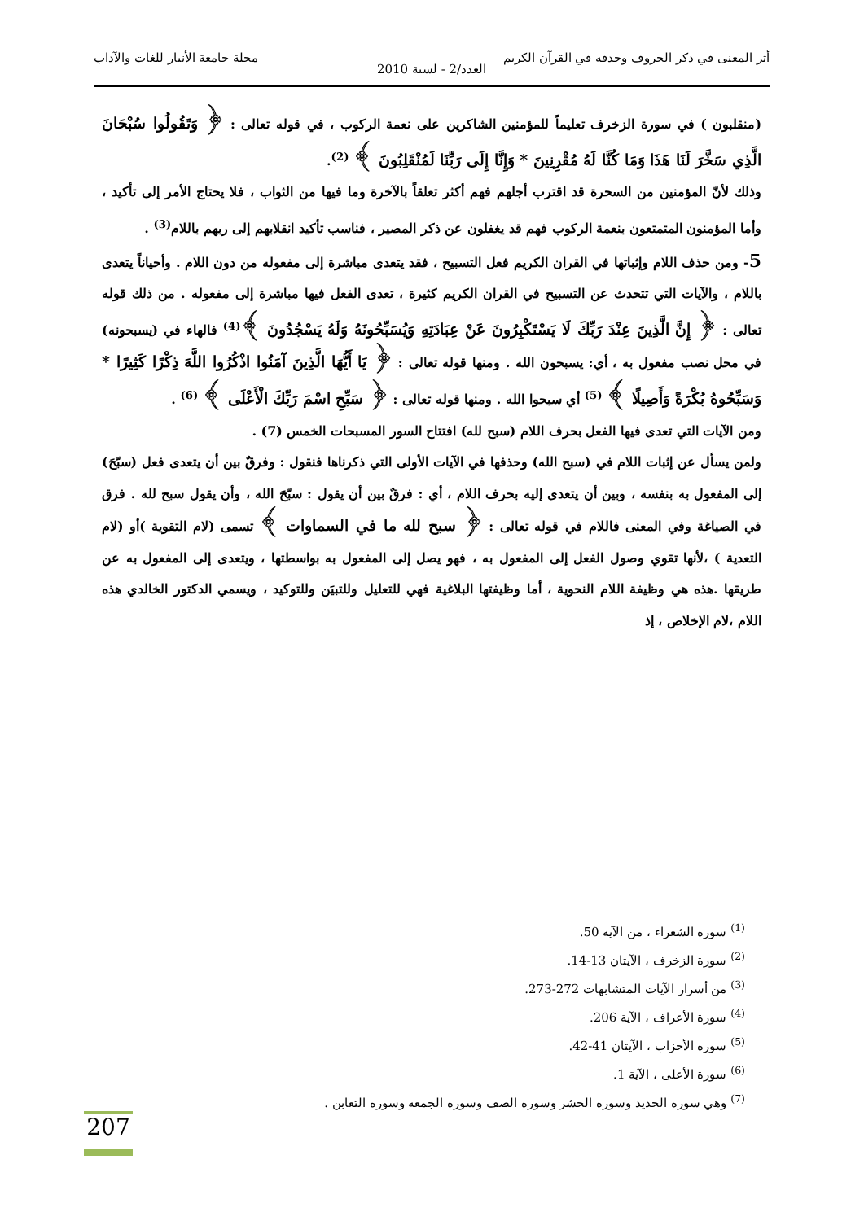أثر المعنى في ذكر الحروف وحذفه في القرآن الكريم مجلة جامعة الأنبار للغات والآداب
العدد/2 - لسنة 2010
(منقلبون ) في سورة الزخرف تعليماً للمؤمنين الشاكرين على نعمة الركوب ، في قوله تعالى : ﴿ وَتَقُولُوا سُبْحَانَ الَّذِي سَخَّرَ لَنَا هَذَا وَمَا كُنَّا لَهُ مُقْرِنِينَ * وَإِنَّا إِلَى رَبِّنَا لَمُنْقَلِبُونَ ﴾ <sup>(2)</sup>.
وذلك لأنّ المؤمنين من السحرة قد اقترب أجلهم فهم أكثر تعلقاً بالآخرة وما فيها من الثواب ، فلا يحتاج الأمر إلى تأكيد ، وأما المؤمنون المتمتعون بنعمة الركوب فهم قد يغفلون عن ذكر المصير ، فناسب تأكيد انقلابهم إلى ربهم باللام<sup>(3)</sup> .
5- ومن حذف اللام وإثباتها في القران الكريم فعل التسبيح ، فقد يتعدى مباشرة إلى مفعوله من دون اللام . وأحياناً يتعدى باللام ، والآيات التي تتحدث عن التسبيح في القران الكريم كثيرة ، تعدى الفعل فيها مباشرة إلى مفعوله . من ذلك قوله تعالى : ﴿ إِنَّ الَّذِينَ عِنْدَ رَبِّكَ لَا يَسْتَكْبِرُونَ عَنْ عِبَادَتِهِ وَيُسَبِّحُونَهُ وَلَهُ يَسْجُدُونَ ﴾<sup>(4)</sup> فالهاء في (يسبحونه) في محل نصب مفعول به ، أي: يسبحون الله . ومنها قوله تعالى : ﴿ يَا أَيُّهَا الَّذِينَ آمَنُوا اذْكُرُوا اللَّهَ ذِكْرًا كَثِيرًا * وَسَبِّحُوهُ بُكْرَةً وَأَصِيلًا ﴾ <sup>(5)</sup> أي سبحوا الله . ومنها قوله تعالى : ﴿ سَبِّحِ اسْمَ رَبِّكَ الْأَعْلَى ﴾ <sup>(6)</sup> .
ومن الآيات التي تعدى فيها الفعل بحرف اللام (سبح لله) افتتاح السور المسبحات الخمس (7) .
ولمن يسأل عن إثبات اللام في (سبح الله) وحذفها في الآيات الأولى التي ذكرناها فنقول : وفرقٌ بين أن يتعدى فعل (سبّحَ) إلى المفعول به بنفسه ، وبين أن يتعدى إليه بحرف اللام ، أي : فرقٌ بين أن يقول : سبّحَ الله ، وأن يقول سبح لله . فرق في الصياغة وفي المعنى فاللام في قوله تعالى : ﴿ سبح لله ما في السماوات ﴾ تسمى (لام التقوية )أو (لام التعدية ) ،لأنها تقوي وصول الفعل إلى المفعول به ، فهو يصل إلى المفعول به بواسطتها ، ويتعدى إلى المفعول به عن طريقها .هذه هي وظيفة اللام النحوية ، أما وظيفتها البلاغية فهي للتعليل وللتبيَن وللتوكيد ، ويسمي الدكتور الخالدي هذه اللام ،لام الإخلاص ، إذ
<sup>(1)</sup> سورة الشعراء ، من الآية 50.
<sup>(2)</sup> سورة الزخرف ، الآيتان 13-14.
<sup>(3)</sup> من أسرار الآيات المتشابهات 272-273.
<sup>(4)</sup> سورة الأعراف ، الآية 206.
<sup>(5)</sup> سورة الأحزاب ، الآيتان 41-42.
<sup>(6)</sup> سورة الأعلى ، الآية 1.
<sup>(7)</sup> وهي سورة الحديد وسورة الحشر وسورة الصف وسورة الجمعة وسورة التغابن .
207